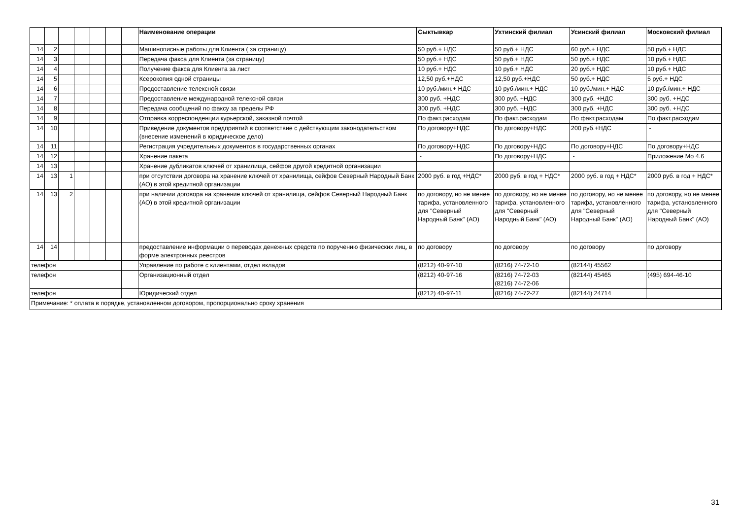| | | | | | | | Наименование операции | Сыктывкар | Ухтинский филиал | Усинский филиал | Московский филиал |
| --- | --- | --- | --- | --- | --- | --- | --- | --- | --- | --- | --- |
| 14 | 2 | | | | | | Машинописные работы для Клиента ( за страницу) | 50 руб.+ НДС | 50 руб.+ НДС | 60 руб.+ НДС | 50 руб.+ НДС |
| 14 | 3 | | | | | | Передача факса для Клиента (за страницу) | 50 руб.+ НДС | 50 руб.+ НДС | 50 руб.+ НДС | 10 руб.+ НДС |
| 14 | 4 | | | | | | Получение факса для Клиента за лист | 10 руб.+ НДС | 10 руб.+ НДС | 20 руб.+ НДС | 10 руб.+ НДС |
| 14 | 5 | | | | | | Ксерокопия одной страницы | 12,50 руб.+НДС | 12,50 руб.+НДС | 50 руб.+ НДС | 5 руб.+ НДС |
| 14 | 6 | | | | | | Предоставление телексной связи | 10 руб./мин.+ НДС | 10 руб./мин.+ НДС | 10 руб./мин.+ НДС | 10 руб./мин.+ НДС |
| 14 | 7 | | | | | | Предоставление международной телексной связи | 300 руб. +НДС | 300 руб. +НДС | 300 руб. +НДС | 300 руб. +НДС |
| 14 | 8 | | | | | | Передача сообщений по факсу за пределы РФ | 300 руб. +НДС | 300 руб. +НДС | 300 руб. +НДС | 300 руб. +НДС |
| 14 | 9 | | | | | | Отправка корреспонденции курьерской, заказной почтой | По факт.расходам | По факт.расходам | По факт.расходам | По факт.расходам |
| 14 | 10 | | | | | | Приведение документов предприятий в соответствие с действующим законодательством (внесение изменений в юридическое дело) | По договору+НДС | По договору+НДС | 200 руб.+НДС | - |
| 14 | 11 | | | | | | Регистрация учредительных документов в государственных органах | По договору+НДС | По договору+НДС | По договору+НДС | По договору+НДС |
| 14 | 12 | | | | | | Хранение пакета | - | По договору+НДС | - | Приложение Мо 4.6 |
| 14 | 13 | | | | | | Хранение дубликатов ключей от хранилища, сейфов другой кредитной организации | | | | |
| 14 | 13 | 1 | | | | | при отсутствии договора на хранение ключей от хранилища, сейфов Северный Народный Банк (АО) в этой кредитной организации | 2000 руб. в год +НДС* | 2000 руб. в год + НДС* | 2000 руб. в год + НДС* | 2000 руб. в год + НДС* |
| 14 | 13 | 2 | | | | | при наличии договора на хранение ключей от хранилища, сейфов Северный Народный Банк (АО) в этой кредитной организации | по договору, но не менее тарифа, установленного для "Северный Народный Банк" (АО) | по договору, но не менее тарифа, установленного для "Северный Народный Банк" (АО) | по договору, но не менее тарифа, установленного для "Северный Народный Банк" (АО) | по договору, но не менее тарифа, установленного для "Северный Народный Банк" (АО) |
| 14 | 14 | | | | | | предоставление информации о переводах денежных средств по поручению физических лиц, в форме электронных реестров | по договору | по договору | по договору | по договору |
| телефон | | | | | | | Управление по работе с клиентами, отдел вкладов | (8212) 40-97-10 | (8216) 74-72-10 | (82144) 45562 | |
| телефон | | | | | | | Организационный отдел | (8212) 40-97-16 | (8216) 74-72-03 (8216) 74-72-06 | (82144) 45465 | (495) 694-46-10 |
| телефон | | | | | | | Юридический отдел | (8212) 40-97-11 | (8216) 74-72-27 | (82144) 24714 | |
| Примечание: * оплата в порядке, установленном договором, пропорционально сроку хранения | | | | | | | | | | | |
31